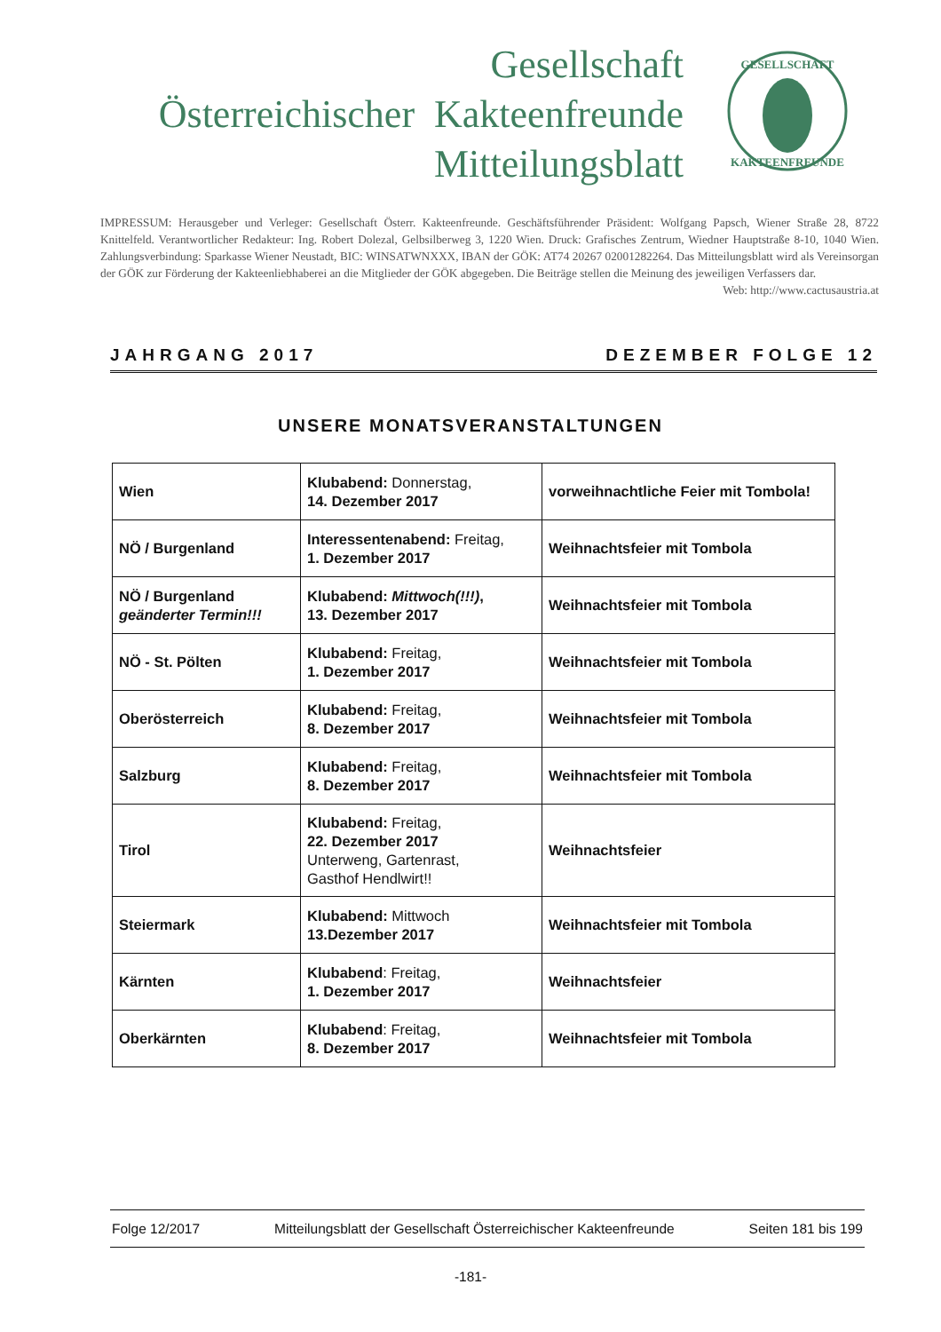Gesellschaft
Österreichischer Kakteenfreunde
Mitteilungsblatt
GESELLSCHAFT
KAKTEENFREUNDE
IMPRESSUM: Herausgeber und Verleger: Gesellschaft Österr. Kakteenfreunde. Geschäftsführender Präsident: Wolfgang Papsch, Wiener Straße 28, 8722 Knittelfeld. Verantwortlicher Redakteur: Ing. Robert Dolezal, Gelbsilberweg 3, 1220 Wien. Druck: Grafisches Zentrum, Wiedner Hauptstraße 8-10, 1040 Wien. Zahlungsverbindung: Sparkasse Wiener Neustadt, BIC: WINSATWNXXX, IBAN der GÖK: AT74 20267 02001282264. Das Mitteilungsblatt wird als Vereinsorgan der GÖK zur Förderung der Kakteenliebhaberei an die Mitglieder der GÖK abgegeben. Die Beiträge stellen die Meinung des jeweiligen Verfassers dar. Web: http://www.cactusaustria.at
JAHRGANG 2017 DEZEMBER FOLGE 12
UNSERE MONATSVERANSTALTUNGEN
| Wien | Klubabend: Donnerstag, 14. Dezember 2017 | vorweihnachtliche Feier mit Tombola! |
| NÖ / Burgenland | Interessentenabend: Freitag, 1. Dezember 2017 | Weihnachtsfeier mit Tombola |
| NÖ / Burgenland geänderter Termin!!! | Klubabend: Mittwoch(!!!) , 13. Dezember 2017 | Weihnachtsfeier mit Tombola |
| NÖ - St. Pölten | Klubabend: Freitag, 1. Dezember 2017 | Weihnachtsfeier mit Tombola |
| Oberösterreich | Klubabend: Freitag, 8. Dezember 2017 | Weihnachtsfeier mit Tombola |
| Salzburg | Klubabend: Freitag, 8. Dezember 2017 | Weihnachtsfeier mit Tombola |
| Tirol | Klubabend: Freitag, 22. Dezember 2017 Unterweng, Gartenrast, Gasthof Hendlwirt!! | Weihnachtsfeier |
| Steiermark | Klubabend: Mittwoch 13.Dezember 2017 | Weihnachtsfeier mit Tombola |
| Kärnten | Klubabend : Freitag, 1. Dezember 2017 | Weihnachtsfeier |
| Oberkärnten | Klubabend : Freitag, 8. Dezember 2017 | Weihnachtsfeier mit Tombola |
Folge 12/2017 Mitteilungsblatt der Gesellschaft Österreichischer Kakteenfreunde Seiten 181 bis 199
-181-